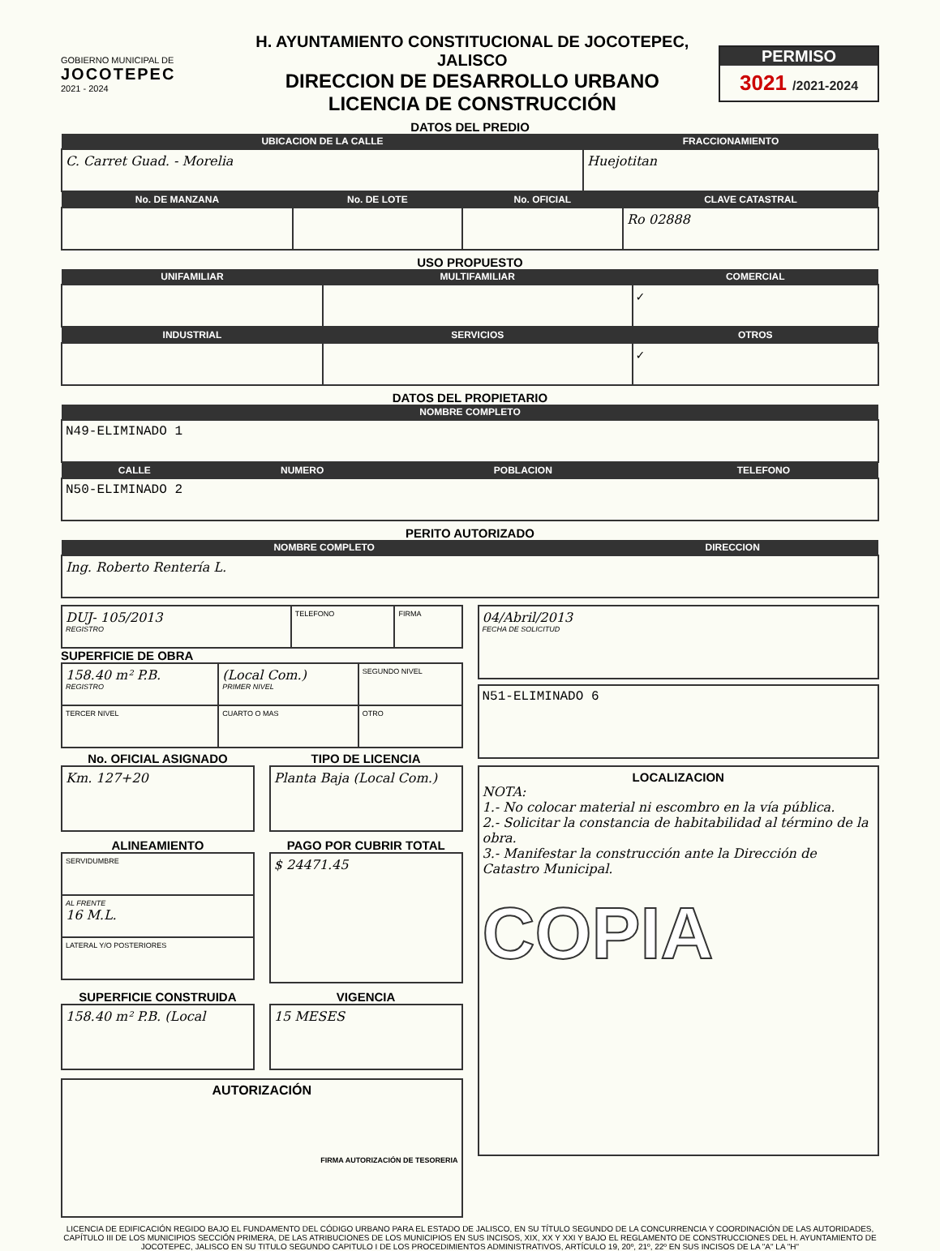GOBIERNO MUNICIPAL DE
JOCOTEPEC
2021 - 2024
H. AYUNTAMIENTO CONSTITUCIONAL DE JOCOTEPEC, JALISCO
DIRECCION DE DESARROLLO URBANO
LICENCIA DE CONSTRUCCIÓN
PERMISO
3021 /2021-2024
DATOS DEL PREDIO
| UBICACION DE LA CALLE | FRACCIONAMIENTO |
| --- | --- |
| C. Carret Guad. - Morelia | Huejotitan |
| No. DE MANZANA | No. DE LOTE | No. OFICIAL | CLAVE CATASTRAL |
| --- | --- | --- | --- |
| | | | Ro 02888 |
USO PROPUESTO
| UNIFAMILIAR | MULTIFAMILIAR | COMERCIAL |
| --- | --- | --- |
| | | ✓ |
| INDUSTRIAL | SERVICIOS | OTROS |
| | | ✓ |
DATOS DEL PROPIETARIO
| NOMBRE COMPLETO |
| --- |
| N49-ELIMINADO 1 |
| CALLE | NUMERO | POBLACION | TELEFONO |
| --- | --- | --- | --- |
| N50-ELIMINADO 2 | | | |
PERITO AUTORIZADO
| NOMBRE COMPLETO | DIRECCION |
| --- | --- |
| Ing. Roberto Rentería L. | |
| DUJ- 105/2013 REGISTRO | TELEFONO | FIRMA |
SUPERFICIE DE OBRA
| 158.40 m² P.B. REGISTRO | (Local Com.) PRIMER NIVEL | SEGUNDO NIVEL |
| TERCER NIVEL | CUARTO O MAS | OTRO |
No. OFICIAL ASIGNADO
| Km. 127+20 |
TIPO DE LICENCIA
| Planta Baja (Local Com.) |
ALINEAMIENTO
| SERVIDUMBRE |
| AL FRENTE 16 M.L. |
| LATERAL Y/O POSTERIORES |
PAGO POR CUBRIR TOTAL
| $ 24471.45 |
SUPERFICIE CONSTRUIDA
| 158.40 m² P.B. (Local |
VIGENCIA
| 15 MESES |
| AUTORIZACIÓN FIRMA AUTORIZACIÓN DE TESORERIA |
| 04/Abril/2013 FECHA DE SOLICITUD |
| N51-ELIMINADO 6 |
| LOCALIZACION NOTA: 1.- No colocar material ni escombro en la vía pública. 2.- Solicitar la constancia de habitabilidad al término de la obra. 3.- Manifestar la construcción ante la Dirección de Catastro Municipal. COPIA |
LICENCIA DE EDIFICACIÓN REGIDO BAJO EL FUNDAMENTO DEL CÓDIGO URBANO PARA EL ESTADO DE JALISCO, EN SU TÍTULO SEGUNDO DE LA CONCURRENCIA Y COORDINACIÓN DE LAS AUTORIDADES, CAPÍTULO III DE LOS MUNICIPIOS SECCIÓN PRIMERA, DE LAS ATRIBUCIONES DE LOS MUNICIPIOS EN SUS INCISOS, XIX, XX Y XXI Y BAJO EL REGLAMENTO DE CONSTRUCCIONES DEL H. AYUNTAMIENTO DE JOCOTEPEC, JALISCO EN SU TITULO SEGUNDO CAPITULO I DE LOS PROCEDIMIENTOS ADMINISTRATIVOS, ARTÍCULO 19, 20º, 21º, 22º EN SUS INCISOS DE LA "A" LA "H"